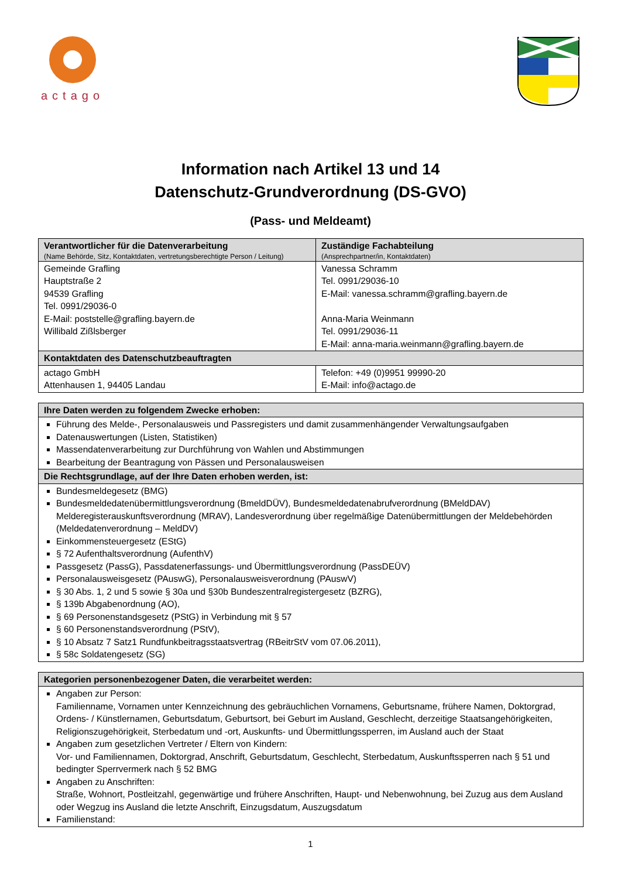actago
Information nach Artikel 13 und 14
Datenschutz-Grundverordnung (DS-GVO)
(Pass- und Meldeamt)
| Verantwortlicher für die Datenverarbeitung (Name Behörde, Sitz, Kontaktdaten, vertretungsberechtigte Person / Leitung) | Zuständige Fachabteilung (Ansprechpartner/in, Kontaktdaten) |
| --- | --- |
| Gemeinde Grafling Hauptstraße 2 94539 Grafling Tel. 0991/29036-0 E-Mail: poststelle@grafling.bayern.de Willibald Zißlsberger | Vanessa Schramm Tel. 0991/29036-10 E-Mail: vanessa.schramm@grafling.bayern.de Anna-Maria Weinmann Tel. 0991/29036-11 E-Mail: anna-maria.weinmann@grafling.bayern.de |
| Kontaktdaten des Datenschutzbeauftragten | |
| actago GmbH Attenhausen 1, 94405 Landau | Telefon: +49 (0)9951 99990-20 E-Mail: info@actago.de |
| Ihre Daten werden zu folgendem Zwecke erhoben: |
| --- |
| Führung des Melde-, Personalausweis und Passregisters und damit zusammenhängender Verwaltungsaufgaben Datenauswertungen (Listen, Statistiken) Massendatenverarbeitung zur Durchführung von Wahlen und Abstimmungen Bearbeitung der Beantragung von Pässen und Personalausweisen |
| Die Rechtsgrundlage, auf der Ihre Daten erhoben werden, ist: |
| Bundesmeldegesetz (BMG) Bundesmeldedatenübermittlungsverordnung (BmeldDÜV), Bundesmeldedatenabrufverordnung (BMeldDAV) Melderegisterauskunftsverordnung (MRAV), Landesverordnung über regelmäßige Datenübermittlungen der Meldebehörden (Meldedatenverordnung – MeldDV) Einkommensteuergesetz (EStG) § 72 Aufenthaltsverordnung (AufenthV) Passgesetz (PassG), Passdatenerfassungs- und Übermittlungsverordnung (PassDEÜV) Personalausweisgesetz (PAuswG), Personalausweisverordnung (PAuswV) § 30 Abs. 1, 2 und 5 sowie § 30a und §30b Bundeszentralregistergesetz (BZRG), § 139b Abgabenordnung (AO), § 69 Personenstandsgesetz (PStG) in Verbindung mit § 57 § 60 Personenstandsverordnung (PStV), § 10 Absatz 7 Satz1 Rundfunkbeitragsstaatsvertrag (RBeitrStV vom 07.06.2011), § 58c Soldatengesetz (SG) |
| Kategorien personenbezogener Daten, die verarbeitet werden: |
| --- |
| Angaben zur Person: Familienname, Vornamen unter Kennzeichnung des gebräuchlichen Vornamens, Geburtsname, frühere Namen, Doktorgrad, Ordens- / Künstlernamen, Geburtsdatum, Geburtsort, bei Geburt im Ausland, Geschlecht, derzeitige Staatsangehörigkeiten, Religionszugehörigkeit, Sterbedatum und -ort, Auskunfts- und Übermittlungssperren, im Ausland auch der Staat Angaben zum gesetzlichen Vertreter / Eltern von Kindern: Vor- und Familiennamen, Doktorgrad, Anschrift, Geburtsdatum, Geschlecht, Sterbedatum, Auskunftssperren nach § 51 und bedingter Sperrvermerk nach § 52 BMG Angaben zu Anschriften: Straße, Wohnort, Postleitzahl, gegenwärtige und frühere Anschriften, Haupt- und Nebenwohnung, bei Zuzug aus dem Ausland oder Wegzug ins Ausland die letzte Anschrift, Einzugsdatum, Auszugsdatum Familienstand: |
1